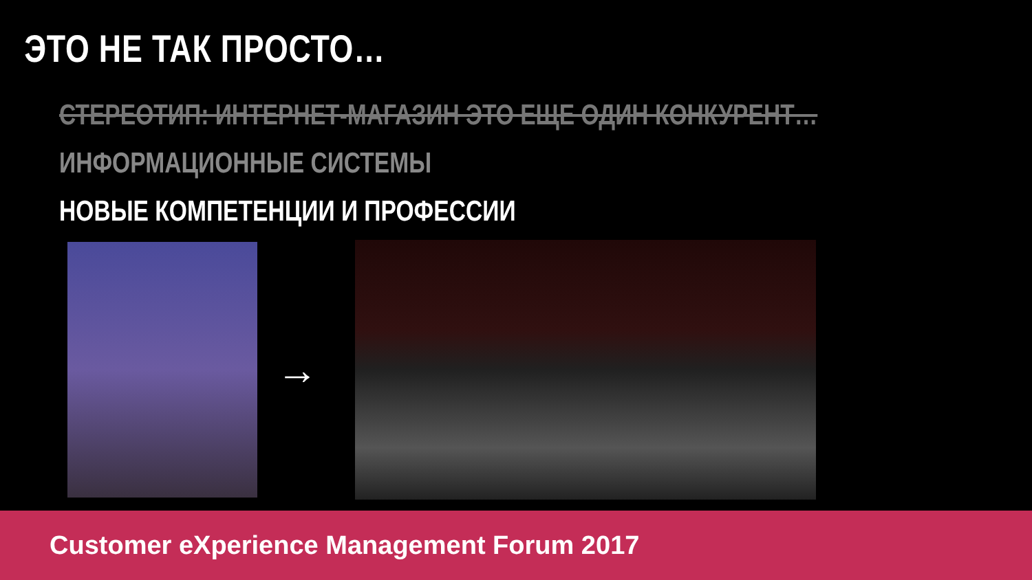ЭТО НЕ ТАК ПРОСТО…
СТЕРЕОТИП: ИНТЕРНЕТ-МАГАЗИН ЭТО ЕЩЕ ОДИН КОНКУРЕНТ…
ИНФОРМАЦИОННЫЕ СИСТЕМЫ
НОВЫЕ КОМПЕТЕНЦИИ И ПРОФЕССИИ
→
Customer eXperience Management Forum 2017